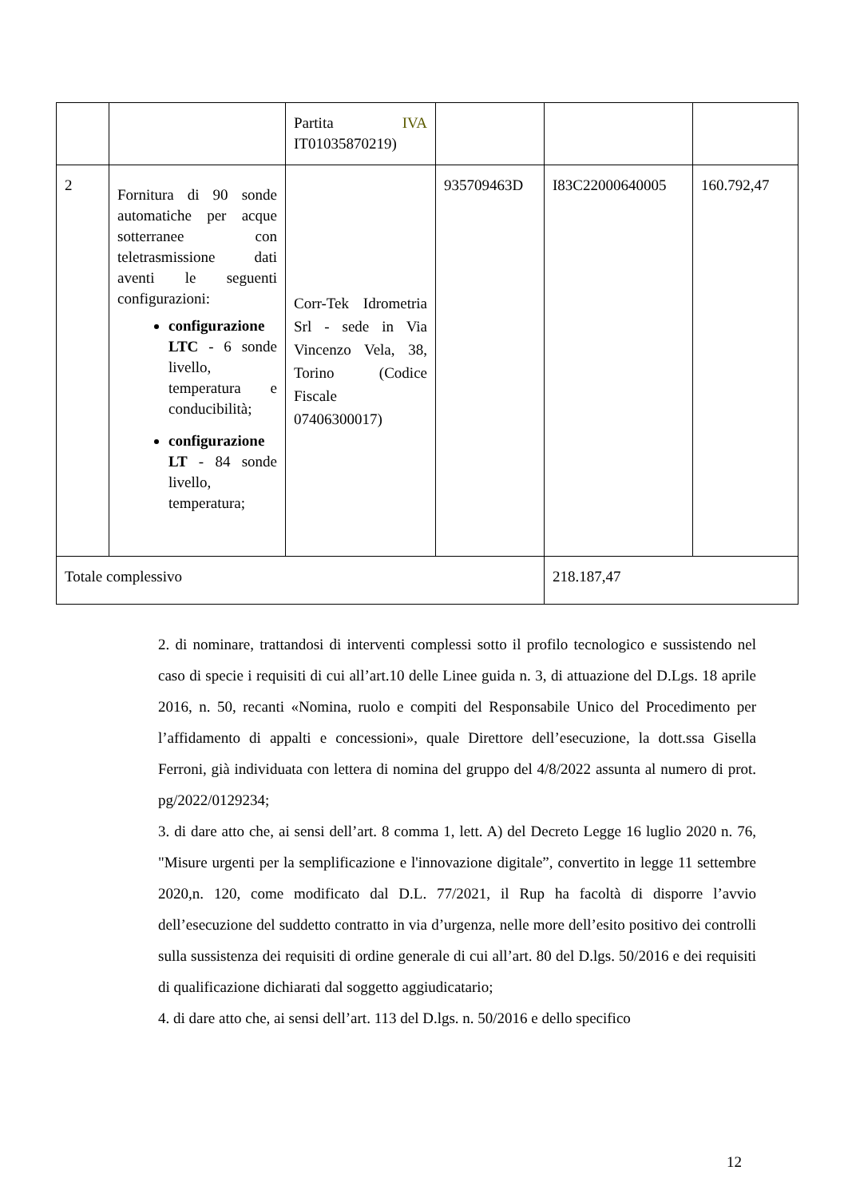| | | Partita IVA IT01035870219) | | | |
| 2 | Fornitura di 90 sonde automatiche per acque sotterranee con teletrasmissione dati aventi le seguenti configurazioni: configurazione LTC - 6 sonde livello, temperatura e conducibilità; configurazione LT - 84 sonde livello, temperatura; | Corr-Tek Idrometria Srl - sede in Via Vincenzo Vela, 38, Torino (Codice Fiscale 07406300017) | 935709463D | I83C22000640005 | 160.792,47 |
| Totale complessivo | | | | 218.187,47 | |
2. di nominare, trattandosi di interventi complessi sotto il profilo tecnologico e sussistendo nel caso di specie i requisiti di cui all’art.10 delle Linee guida n. 3, di attuazione del D.Lgs. 18 aprile 2016, n. 50, recanti «Nomina, ruolo e compiti del Responsabile Unico del Procedimento per l’affidamento di appalti e concessioni», quale Direttore dell’esecuzione, la dott.ssa Gisella Ferroni, già individuata con lettera di nomina del gruppo del 4/8/2022 assunta al numero di prot. pg/2022/0129234;
3. di dare atto che, ai sensi dell’art. 8 comma 1, lett. A) del Decreto Legge 16 luglio 2020 n. 76, "Misure urgenti per la semplificazione e l'innovazione digitale”, convertito in legge 11 settembre 2020,n. 120, come modificato dal D.L. 77/2021, il Rup ha facoltà di disporre l’avvio dell’esecuzione del suddetto contratto in via d’urgenza, nelle more dell’esito positivo dei controlli sulla sussistenza dei requisiti di ordine generale di cui all’art. 80 del D.lgs. 50/2016 e dei requisiti di qualificazione dichiarati dal soggetto aggiudicatario;
4. di dare atto che, ai sensi dell’art. 113 del D.lgs. n. 50/2016 e dello specifico
12